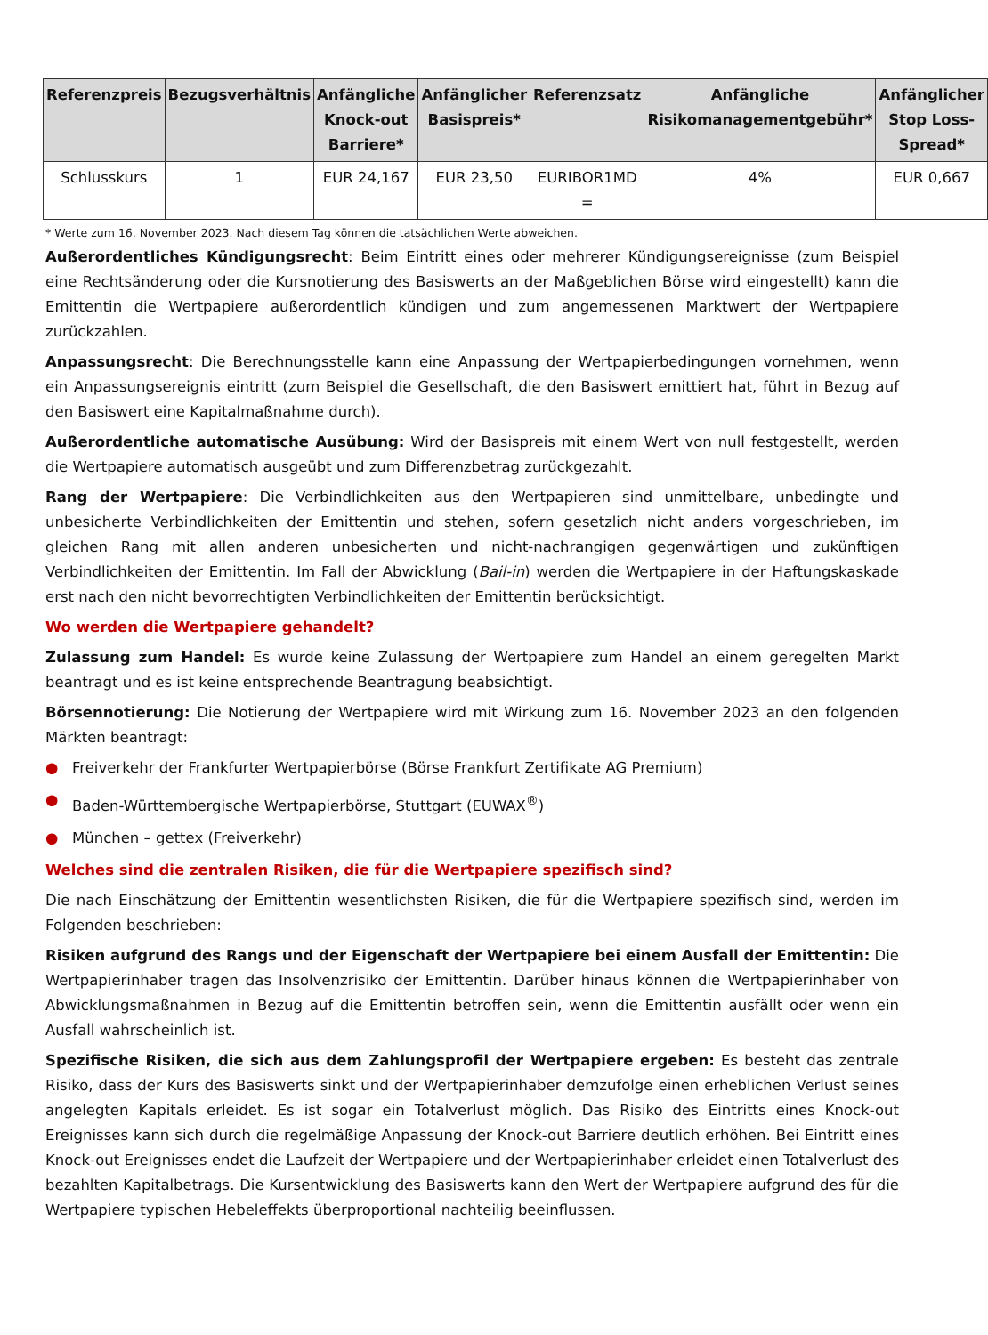| Referenzpreis | Bezugsverhältnis | Anfängliche Knock-out Barriere* | Anfänglicher Basispreis* | Referenzsatz | Anfängliche Risikomanagementgebühr* | Anfänglicher Stop Loss-Spread* |
| --- | --- | --- | --- | --- | --- | --- |
| Schlusskurs | 1 | EUR 24,167 | EUR 23,50 | EURIBOR1MD = | 4% | EUR 0,667 |
* Werte zum 16. November 2023. Nach diesem Tag können die tatsächlichen Werte abweichen.
Außerordentliches Kündigungsrecht: Beim Eintritt eines oder mehrerer Kündigungsereignisse (zum Beispiel eine Rechtsänderung oder die Kursnotierung des Basiswerts an der Maßgeblichen Börse wird eingestellt) kann die Emittentin die Wertpapiere außerordentlich kündigen und zum angemessenen Marktwert der Wertpapiere zurückzahlen.
Anpassungsrecht: Die Berechnungsstelle kann eine Anpassung der Wertpapierbedingungen vornehmen, wenn ein Anpassungsereignis eintritt (zum Beispiel die Gesellschaft, die den Basiswert emittiert hat, führt in Bezug auf den Basiswert eine Kapitalmaßnahme durch).
Außerordentliche automatische Ausübung: Wird der Basispreis mit einem Wert von null festgestellt, werden die Wertpapiere automatisch ausgeübt und zum Differenzbetrag zurückgezahlt.
Rang der Wertpapiere: Die Verbindlichkeiten aus den Wertpapieren sind unmittelbare, unbedingte und unbesicherte Verbindlichkeiten der Emittentin und stehen, sofern gesetzlich nicht anders vorgeschrieben, im gleichen Rang mit allen anderen unbesicherten und nicht-nachrangigen gegenwärtigen und zukünftigen Verbindlichkeiten der Emittentin. Im Fall der Abwicklung (Bail-in) werden die Wertpapiere in der Haftungskaskade erst nach den nicht bevorrechtigten Verbindlichkeiten der Emittentin berücksichtigt.
Wo werden die Wertpapiere gehandelt?
Zulassung zum Handel: Es wurde keine Zulassung der Wertpapiere zum Handel an einem geregelten Markt beantragt und es ist keine entsprechende Beantragung beabsichtigt.
Börsennotierung: Die Notierung der Wertpapiere wird mit Wirkung zum 16. November 2023 an den folgenden Märkten beantragt:
● Freiverkehr der Frankfurter Wertpapierbörse (Börse Frankfurt Zertifikate AG Premium)
● Baden-Württembergische Wertpapierbörse, Stuttgart (EUWAX<sup>®</sup>)
● München – gettex (Freiverkehr)
Welches sind die zentralen Risiken, die für die Wertpapiere spezifisch sind?
Die nach Einschätzung der Emittentin wesentlichsten Risiken, die für die Wertpapiere spezifisch sind, werden im Folgenden beschrieben:
Risiken aufgrund des Rangs und der Eigenschaft der Wertpapiere bei einem Ausfall der Emittentin: Die Wertpapierinhaber tragen das Insolvenzrisiko der Emittentin. Darüber hinaus können die Wertpapierinhaber von Abwicklungsmaßnahmen in Bezug auf die Emittentin betroffen sein, wenn die Emittentin ausfällt oder wenn ein Ausfall wahrscheinlich ist.
Spezifische Risiken, die sich aus dem Zahlungsprofil der Wertpapiere ergeben: Es besteht das zentrale Risiko, dass der Kurs des Basiswerts sinkt und der Wertpapierinhaber demzufolge einen erheblichen Verlust seines angelegten Kapitals erleidet. Es ist sogar ein Totalverlust möglich. Das Risiko des Eintritts eines Knock-out Ereignisses kann sich durch die regelmäßige Anpassung der Knock-out Barriere deutlich erhöhen. Bei Eintritt eines Knock-out Ereignisses endet die Laufzeit der Wertpapiere und der Wertpapierinhaber erleidet einen Totalverlust des bezahlten Kapitalbetrags. Die Kursentwicklung des Basiswerts kann den Wert der Wertpapiere aufgrund des für die Wertpapiere typischen Hebeleffekts überproportional nachteilig beeinflussen.